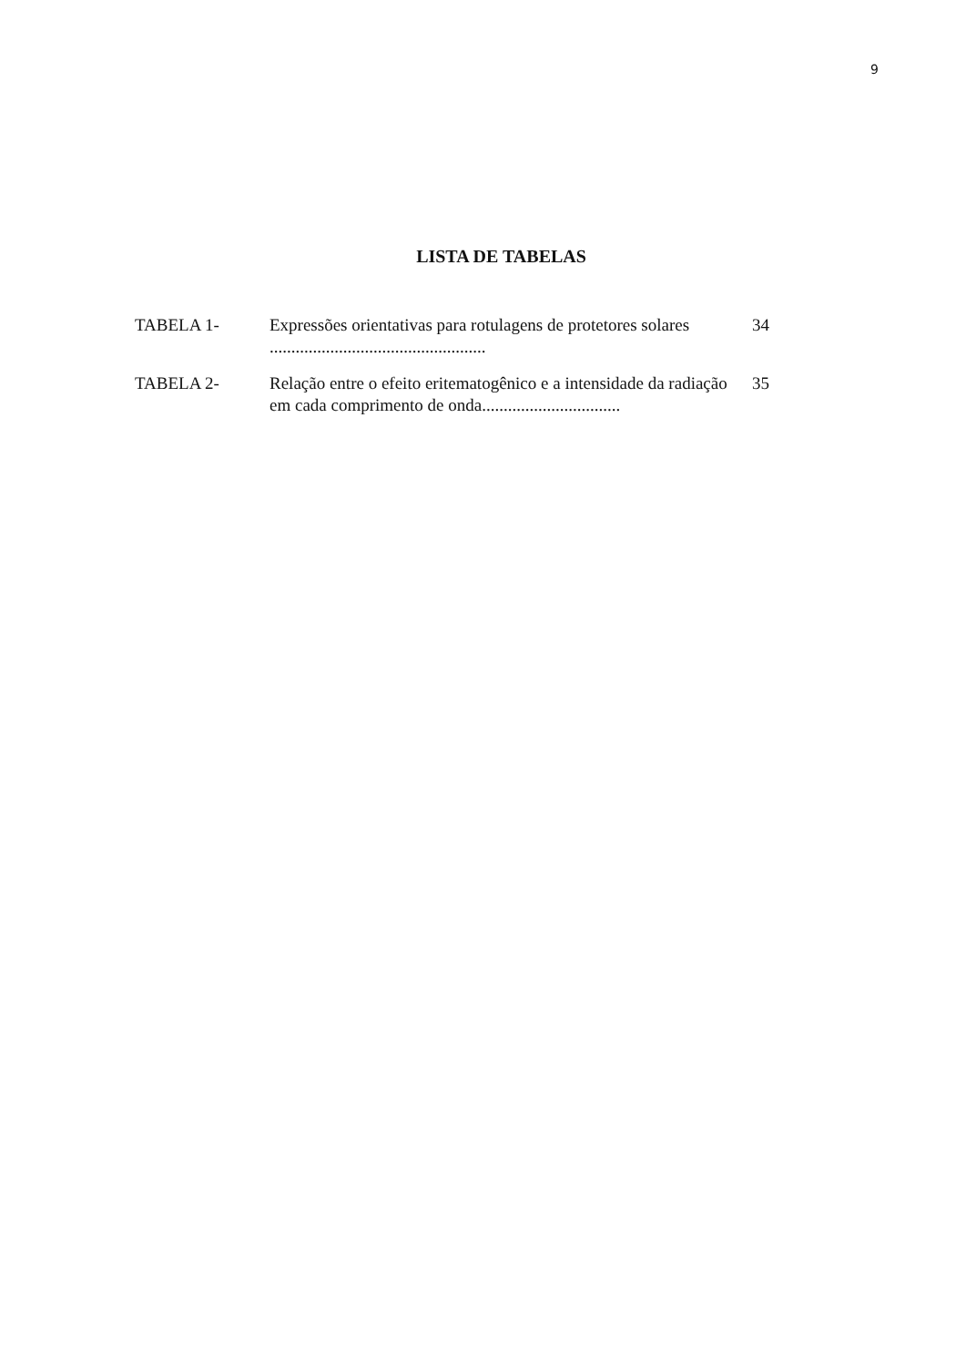9
LISTA DE TABELAS
| TABELA 1- | Expressões orientativas para rotulagens de protetores solares .................................................. | 34 |
| TABELA 2- | Relação entre o efeito eritematogênico e a intensidade da radiação em cada comprimento de onda................................ | 35 |